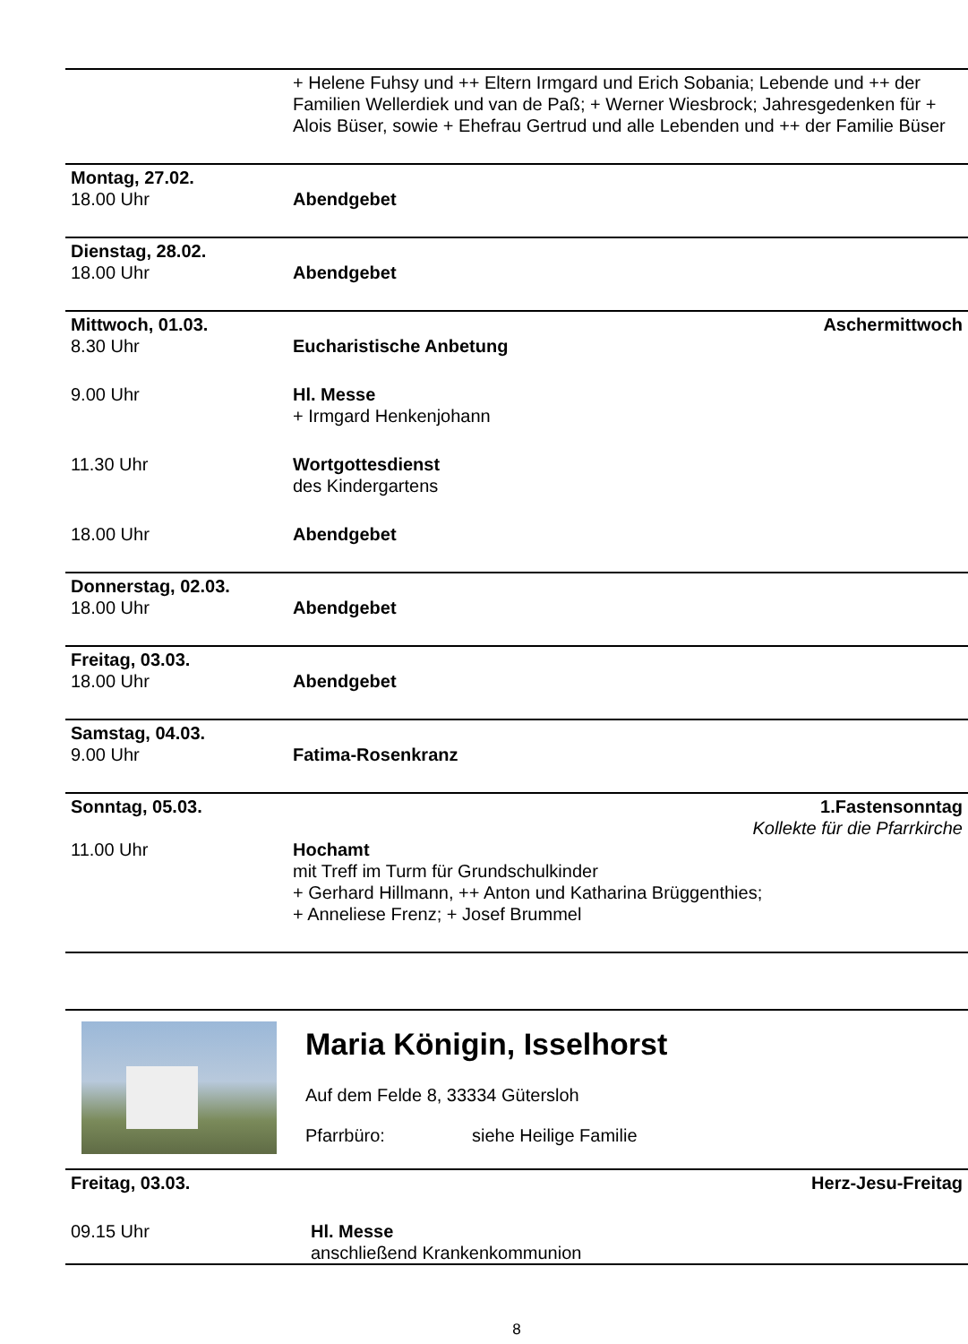| | + Helene Fuhsy und ++ Eltern Irmgard und Erich Sobania; Lebende und ++ der Familien Wellerdiek und van de Paß; + Werner Wiesbrock; Jahresgedenken für + Alois Büser, sowie + Ehefrau Gertrud und alle Lebenden und ++ der Familie Büser |
| Montag, 27.02. | |
| 18.00 Uhr | Abendgebet |
| Dienstag, 28.02. | |
| 18.00 Uhr | Abendgebet |
| Mittwoch, 01.03. | Aschermittwoch |
| 8.30 Uhr | Eucharistische Anbetung |
| 9.00 Uhr | Hl. Messe + Irmgard Henkenjohann |
| 11.30 Uhr | Wortgottesdienst des Kindergartens |
| 18.00 Uhr | Abendgebet |
| Donnerstag, 02.03. | |
| 18.00 Uhr | Abendgebet |
| Freitag, 03.03. | |
| 18.00 Uhr | Abendgebet |
| Samstag, 04.03. | |
| 9.00 Uhr | Fatima-Rosenkranz |
| Sonntag, 05.03. | 1.Fastensonntag Kollekte für die Pfarrkirche |
| 11.00 Uhr | Hochamt mit Treff im Turm für Grundschulkinder + Gerhard Hillmann, ++ Anton und Katharina Brüggenthies; + Anneliese Frenz; + Josef Brummel |
Maria Königin, Isselhorst
Auf dem Felde 8, 33334 Gütersloh
Pfarrbüro: siehe Heilige Familie
| Freitag, 03.03. | Herz-Jesu-Freitag |
| 09.15 Uhr | Hl. Messe anschließend Krankenkommunion |
8